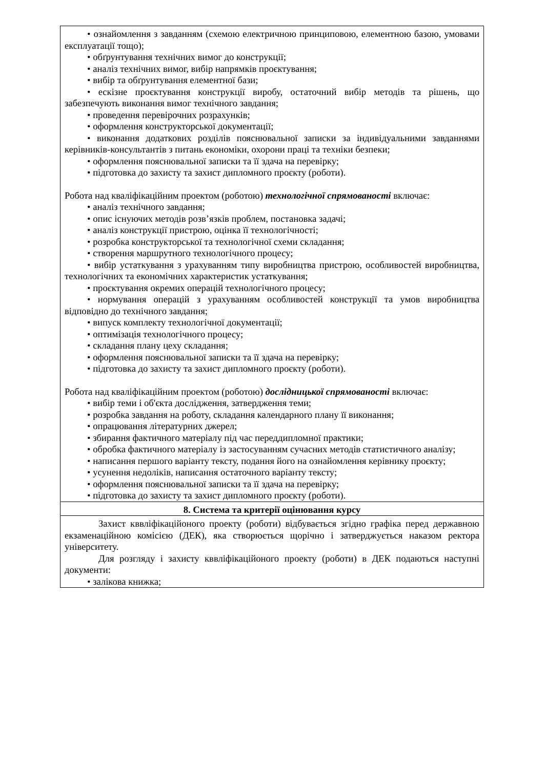| • ознайомлення з завданням (схемою електричною принциповою, елементною базою, умовами експлуатації тощо); • обґрунтування технічних вимог до конструкції; • аналіз технічних вимог, вибір напрямків проєктування; • вибір та обґрунтування елементної бази; • ескізне проєктування конструкції виробу, остаточний вибір методів та рішень, що забезпечують виконання вимог технічного завдання; • проведення перевірочних розрахунків; • оформлення конструкторської документації; • виконання додаткових розділів пояснювальної записки за індивідуальними завданнями керівників-консультантів з питань економіки, охорони праці та техніки безпеки; • оформлення пояснювальної записки та її здача на перевірку; • підготовка до захисту та захист дипломного проєкту (роботи). Робота над кваліфікаційним проектом (роботою) технологічної спрямованості включає: • аналіз технічного завдання; • опис існуючих методів розв’язків проблем, постановка задачі; • аналіз конструкції пристрою, оцінка її технологічності; • розробка конструкторської та технологічної схеми складання; • створення маршрутного технологічного процесу; • вибір устаткування з урахуванням типу виробництва пристрою, особливостей виробництва, технологічних та економічних характеристик устаткування; • проєктування окремих операцій технологічного процесу; • нормування операцій з урахуванням особливостей конструкції та умов виробництва відповідно до технічного завдання; • випуск комплекту технологічної документації; • оптимізація технологічного процесу; • складання плану цеху складання; • оформлення пояснювальної записки та її здача на перевірку; • підготовка до захисту та захист дипломного проєкту (роботи). Робота над кваліфікаційним проектом (роботою) дослідницької спрямованості включає: • вибір теми і об'єкта дослідження, затвердження теми; • розробка завдання на роботу, складання календарного плану її виконання; • опрацювання літературних джерел; • збирання фактичного матеріалу під час переддипломної практики; • обробка фактичного матеріалу із застосуванням сучасних методів статистичного аналізу; • написання першого варіанту тексту, подання його на ознайомлення керівнику проєкту; • усунення недоліків, написання остаточного варіанту тексту; • оформлення пояснювальної записки та її здача на перевірку; • підготовка до захисту та захист дипломного проєкту (роботи). |
| 8. Система та критерії оцінювання курсу |
| Захист кввліфікаційоного проекту (роботи) відбувається згідно графіка перед державною екзаменаційною комісією (ДЕК), яка створюється щорічно і затверджується наказом ректора університету. Для розгляду і захисту кввліфікаційоного проекту (роботи) в ДЕК подаються наступні документи: • залікова книжка; |